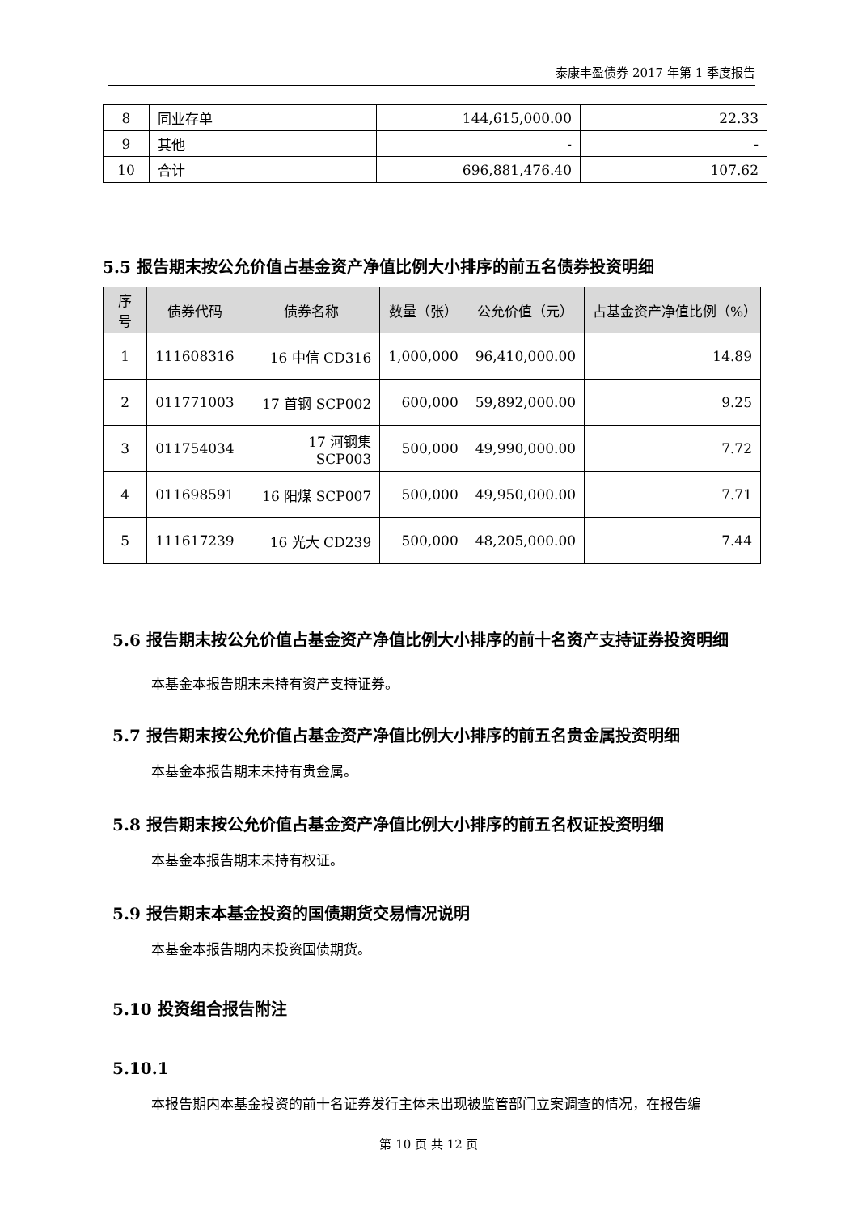泰康丰盈债券 2017 年第 1 季度报告
| 8 | 同业存单 | 144,615,000.00 | 22.33 |
| 9 | 其他 | - | - |
| 10 | 合计 | 696,881,476.40 | 107.62 |
5.5 报告期末按公允价值占基金资产净值比例大小排序的前五名债券投资明细
| 序号 | 债券代码 | 债券名称 | 数量（张） | 公允价值（元） | 占基金资产净值比例（%） |
| --- | --- | --- | --- | --- | --- |
| 1 | 111608316 | 16 中信 CD316 | 1,000,000 | 96,410,000.00 | 14.89 |
| 2 | 011771003 | 17 首钢 SCP002 | 600,000 | 59,892,000.00 | 9.25 |
| 3 | 011754034 | 17 河钢集 SCP003 | 500,000 | 49,990,000.00 | 7.72 |
| 4 | 011698591 | 16 阳煤 SCP007 | 500,000 | 49,950,000.00 | 7.71 |
| 5 | 111617239 | 16 光大 CD239 | 500,000 | 48,205,000.00 | 7.44 |
5.6 报告期末按公允价值占基金资产净值比例大小排序的前十名资产支持证券投资明细
本基金本报告期末未持有资产支持证券。
5.7 报告期末按公允价值占基金资产净值比例大小排序的前五名贵金属投资明细
本基金本报告期末未持有贵金属。
5.8 报告期末按公允价值占基金资产净值比例大小排序的前五名权证投资明细
本基金本报告期末未持有权证。
5.9 报告期末本基金投资的国债期货交易情况说明
本基金本报告期内未投资国债期货。
5.10 投资组合报告附注
5.10.1
本报告期内本基金投资的前十名证券发行主体未出现被监管部门立案调查的情况，在报告编
第 10 页 共 12 页